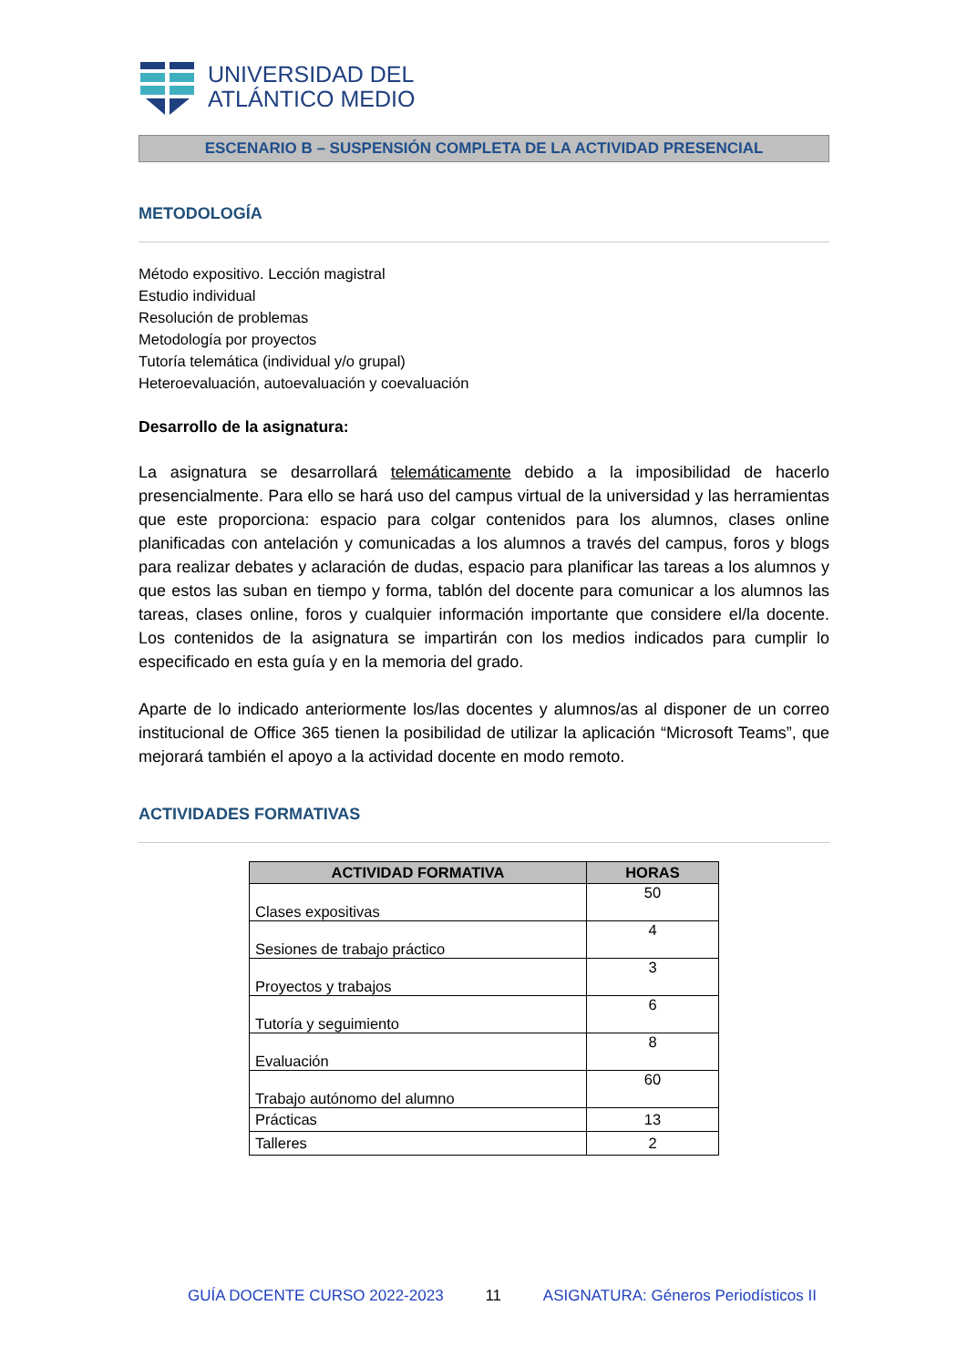UNIVERSIDAD DEL
ATLÁNTICO MEDIO
ESCENARIO B – SUSPENSIÓN COMPLETA DE LA ACTIVIDAD PRESENCIAL
METODOLOGÍA
Método expositivo. Lección magistral
Estudio individual
Resolución de problemas
Metodología por proyectos
Tutoría telemática (individual y/o grupal)
Heteroevaluación, autoevaluación y coevaluación
Desarrollo de la asignatura:
La asignatura se desarrollará telemáticamente debido a la imposibilidad de hacerlo presencialmente. Para ello se hará uso del campus virtual de la universidad y las herramientas que este proporciona: espacio para colgar contenidos para los alumnos, clases online planificadas con antelación y comunicadas a los alumnos a través del campus, foros y blogs para realizar debates y aclaración de dudas, espacio para planificar las tareas a los alumnos y que estos las suban en tiempo y forma, tablón del docente para comunicar a los alumnos las tareas, clases online, foros y cualquier información importante que considere el/la docente. Los contenidos de la asignatura se impartirán con los medios indicados para cumplir lo especificado en esta guía y en la memoria del grado.
Aparte de lo indicado anteriormente los/las docentes y alumnos/as al disponer de un correo institucional de Office 365 tienen la posibilidad de utilizar la aplicación “Microsoft Teams”, que mejorará también el apoyo a la actividad docente en modo remoto.
ACTIVIDADES FORMATIVAS
| ACTIVIDAD FORMATIVA | HORAS |
| --- | --- |
| Clases expositivas | 50 |
| Sesiones de trabajo práctico | 4 |
| Proyectos y trabajos | 3 |
| Tutoría y seguimiento | 6 |
| Evaluación | 8 |
| Trabajo autónomo del alumno | 60 |
| Prácticas | 13 |
| Talleres | 2 |
GUÍA DOCENTE CURSO 2022-2023 11 ASIGNATURA: Géneros Periodísticos II